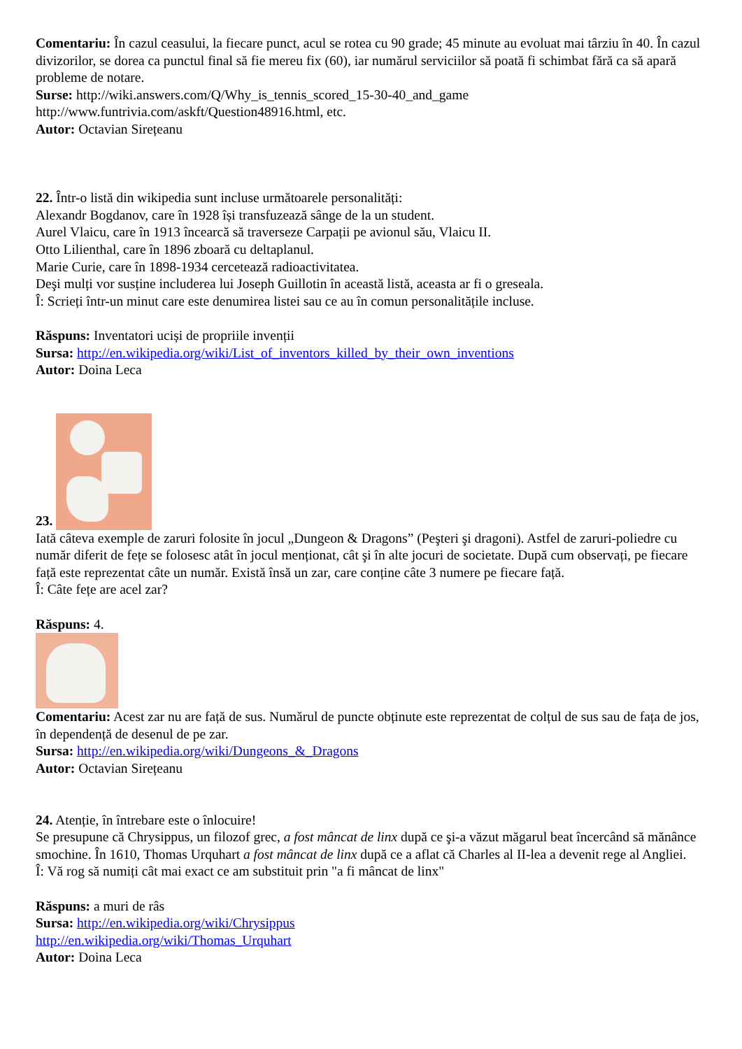Comentariu: În cazul ceasului, la fiecare punct, acul se rotea cu 90 grade; 45 minute au evoluat mai târziu în 40. În cazul divizorilor, se dorea ca punctul final să fie mereu fix (60), iar numărul serviciilor să poată fi schimbat fără ca să apară probleme de notare.
Surse: http://wiki.answers.com/Q/Why_is_tennis_scored_15-30-40_and_game
http://www.funtrivia.com/askft/Question48916.html, etc.
Autor: Octavian Sirețeanu
22. Într-o listă din wikipedia sunt incluse următoarele personalități:
Alexandr Bogdanov, care în 1928 își transfuzează sânge de la un student.
Aurel Vlaicu, care în 1913 încearcă să traverseze Carpații pe avionul său, Vlaicu II.
Otto Lilienthal, care în 1896 zboară cu deltaplanul.
Marie Curie, care în 1898-1934 cercetează radioactivitatea.
Deşi mulți vor susține includerea lui Joseph Guillotin în această listă, aceasta ar fi o greseala.
Î: Scrieți într-un minut care este denumirea listei sau ce au în comun personalitățile incluse.
Răspuns: Inventatori uciși de propriile invenții
Sursa: http://en.wikipedia.org/wiki/List_of_inventors_killed_by_their_own_inventions
Autor: Doina Leca
23.
Iată câteva exemple de zaruri folosite în jocul „Dungeon & Dragons” (Peşteri şi dragoni). Astfel de zaruri-poliedre cu număr diferit de fețe se folosesc atât în jocul menționat, cât şi în alte jocuri de societate. După cum observați, pe fiecare față este reprezentat câte un număr. Există însă un zar, care conține câte 3 numere pe fiecare față.
Î: Câte fețe are acel zar?
Răspuns: 4.
Comentariu: Acest zar nu are față de sus. Numărul de puncte obținute este reprezentat de colțul de sus sau de fața de jos, în dependență de desenul de pe zar.
Sursa: http://en.wikipedia.org/wiki/Dungeons_&_Dragons
Autor: Octavian Sirețeanu
24. Atenție, în întrebare este o înlocuire!
Se presupune că Chrysippus, un filozof grec, a fost mâncat de linx după ce şi-a văzut măgarul beat încercând să mănânce smochine. În 1610, Thomas Urquhart a fost mâncat de linx după ce a aflat că Charles al II-lea a devenit rege al Angliei.
Î: Vă rog să numiți cât mai exact ce am substituit prin "a fi mâncat de linx"
Răspuns: a muri de râs
Sursa: http://en.wikipedia.org/wiki/Chrysippus
http://en.wikipedia.org/wiki/Thomas_Urquhart
Autor: Doina Leca